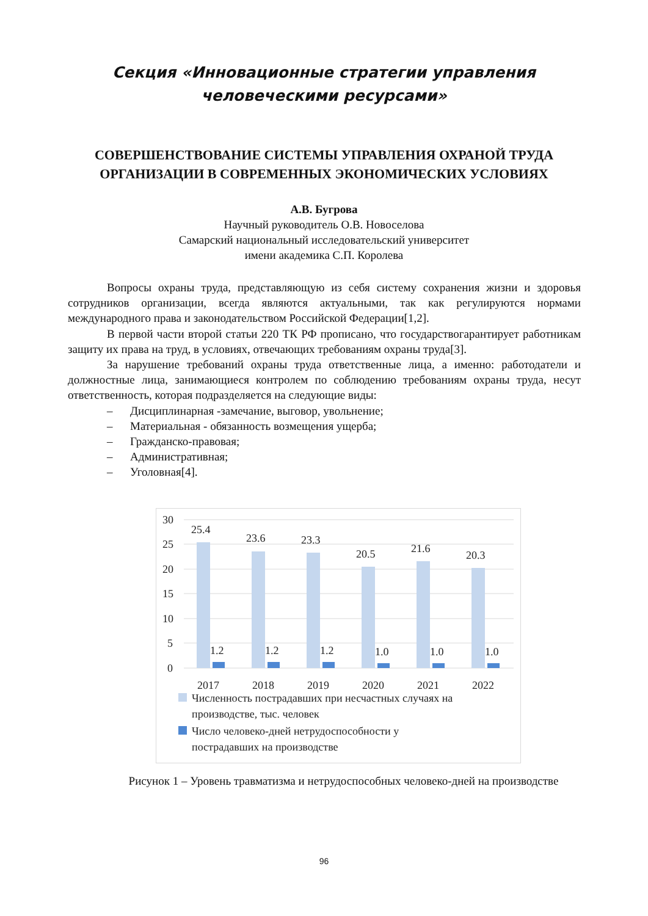Секция «Инновационные стратегии управления
человеческими ресурсами»
СОВЕРШЕНСТВОВАНИЕ СИСТЕМЫ УПРАВЛЕНИЯ ОХРАНОЙ ТРУДА ОРГАНИЗАЦИИ В СОВРЕМЕННЫХ ЭКОНОМИЧЕСКИХ УСЛОВИЯХ
А.В. Бугрова
Научный руководитель О.В. Новоселова
Самарский национальный исследовательский университет
имени академика С.П. Королева
Вопросы охраны труда, представляющую из себя систему сохранения жизни и здоровья сотрудников организации, всегда являются актуальными, так как регулируются нормами международного права и законодательством Российской Федерации[1,2].
В первой части второй статьи 220 ТК РФ прописано, что государствогарантирует работникам защиту их права на труд, в условиях, отвечающих требованиям охраны труда[3].
За нарушение требований охраны труда ответственные лица, а именно: работодатели и должностные лица, занимающиеся контролем по соблюдению требованиям охраны труда, несут ответственность, которая подразделяется на следующие виды:
– Дисциплинарная -замечание, выговор, увольнение;
– Материальная - обязанность возмещения ущерба;
– Гражданско-правовая;
– Административная;
– Уголовная[4].
30
25
20
15
10
5
0
25.4
23.6
23.3
20.5
21.6
20.3
1.2
1.2
1.2
1.0
1.0
1.0
2017
2018
2019
2020
2021
2022
Численность пострадавших при несчастных случаях на
производстве, тыс. человек
Число человеко-дней нетрудоспособности у
пострадавших на производстве
Рисунок 1 – Уровень травматизма и нетрудоспособных человеко-дней на производстве
96